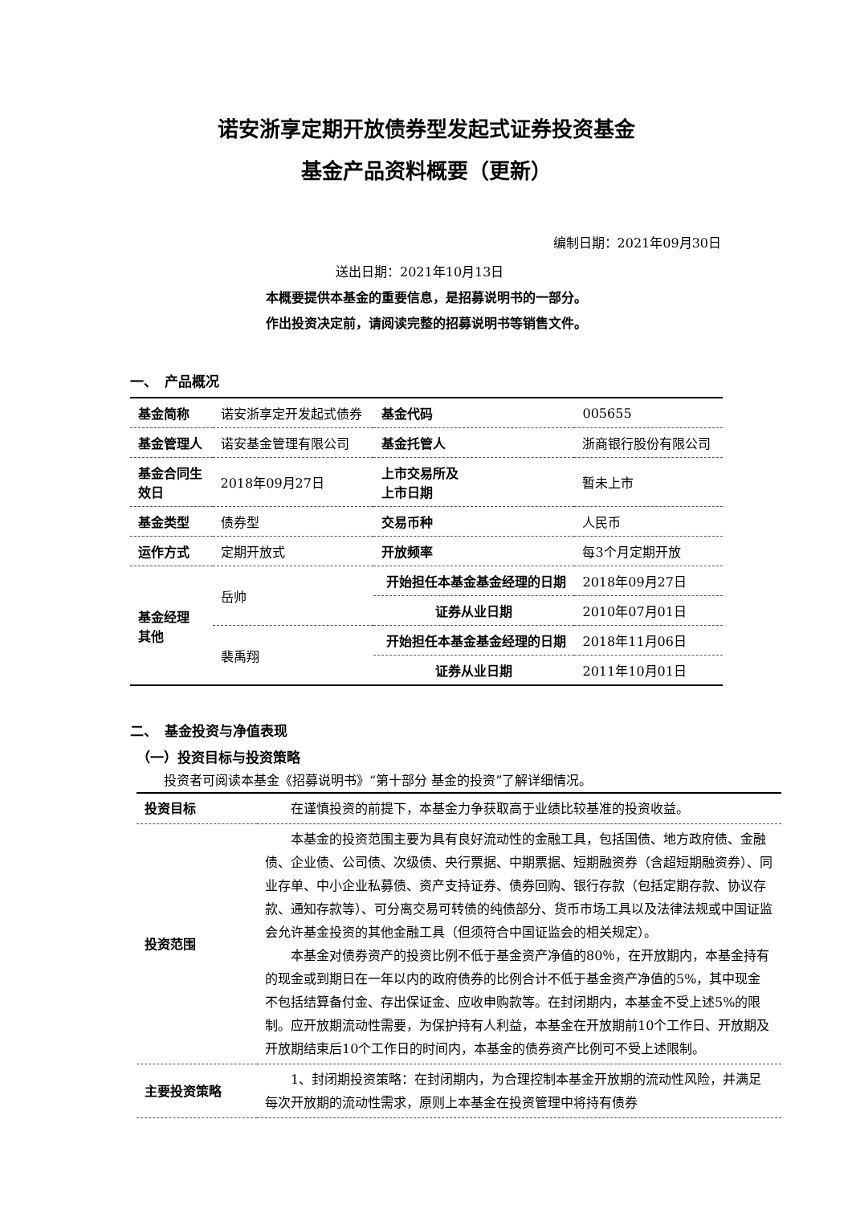诺安浙享定期开放债券型发起式证券投资基金
基金产品资料概要（更新）
编制日期：2021年09月30日
送出日期：2021年10月13日
本概要提供本基金的重要信息，是招募说明书的一部分。
作出投资决定前，请阅读完整的招募说明书等销售文件。
一、　产品概况
| 基金简称 | 诺安浙享定开发起式债券 | | 基金代码 | 005655 |
| 基金管理人 | 诺安基金管理有限公司 | | 基金托管人 | 浙商银行股份有限公司 |
| 基金合同生 效日 | 2018年09月27日 | | 上市交易所及 上市日期 | 暂未上市 |
| 基金类型 | 债券型 | | 交易币种 | 人民币 |
| 运作方式 | 定期开放式 | | 开放频率 | 每3个月定期开放 |
| 基金经理 其他 | 岳帅 | 开始担任本基金基金经理的日期 | | 2018年09月27日 |
| | | 证券从业日期 | | 2010年07月01日 |
| | 裴禹翔 | 开始担任本基金基金经理的日期 | | 2018年11月06日 |
| | | 证券从业日期 | | 2011年10月01日 |
二、　基金投资与净值表现
（一）投资目标与投资策略
投资者可阅读本基金《招募说明书》“第十部分 基金的投资”了解详细情况。
| 投资目标 | 在谨慎投资的前提下，本基金力争获取高于业绩比较基准的投资收益。 |
| 投资范围 | 本基金的投资范围主要为具有良好流动性的金融工具，包括国债、地方政府债、金融债、企业债、公司债、次级债、央行票据、中期票据、短期融资券（含超短期融资券）、同业存单、中小企业私募债、资产支持证券、债券回购、银行存款（包括定期存款、协议存款、通知存款等）、可分离交易可转债的纯债部分、货币市场工具以及法律法规或中国证监会允许基金投资的其他金融工具（但须符合中国证监会的相关规定）。 本基金对债券资产的投资比例不低于基金资产净值的80％，在开放期内，本基金持有的现金或到期日在一年以内的政府债券的比例合计不低于基金资产净值的5%，其中现金不包括结算备付金、存出保证金、应收申购款等。在封闭期内，本基金不受上述5%的限制。应开放期流动性需要，为保护持有人利益，本基金在开放期前10个工作日、开放期及开放期结束后10个工作日的时间内，本基金的债券资产比例可不受上述限制。 |
| 主要投资策略 | 1、封闭期投资策略：在封闭期内，为合理控制本基金开放期的流动性风险，并满足每次开放期的流动性需求，原则上本基金在投资管理中将持有债券 |